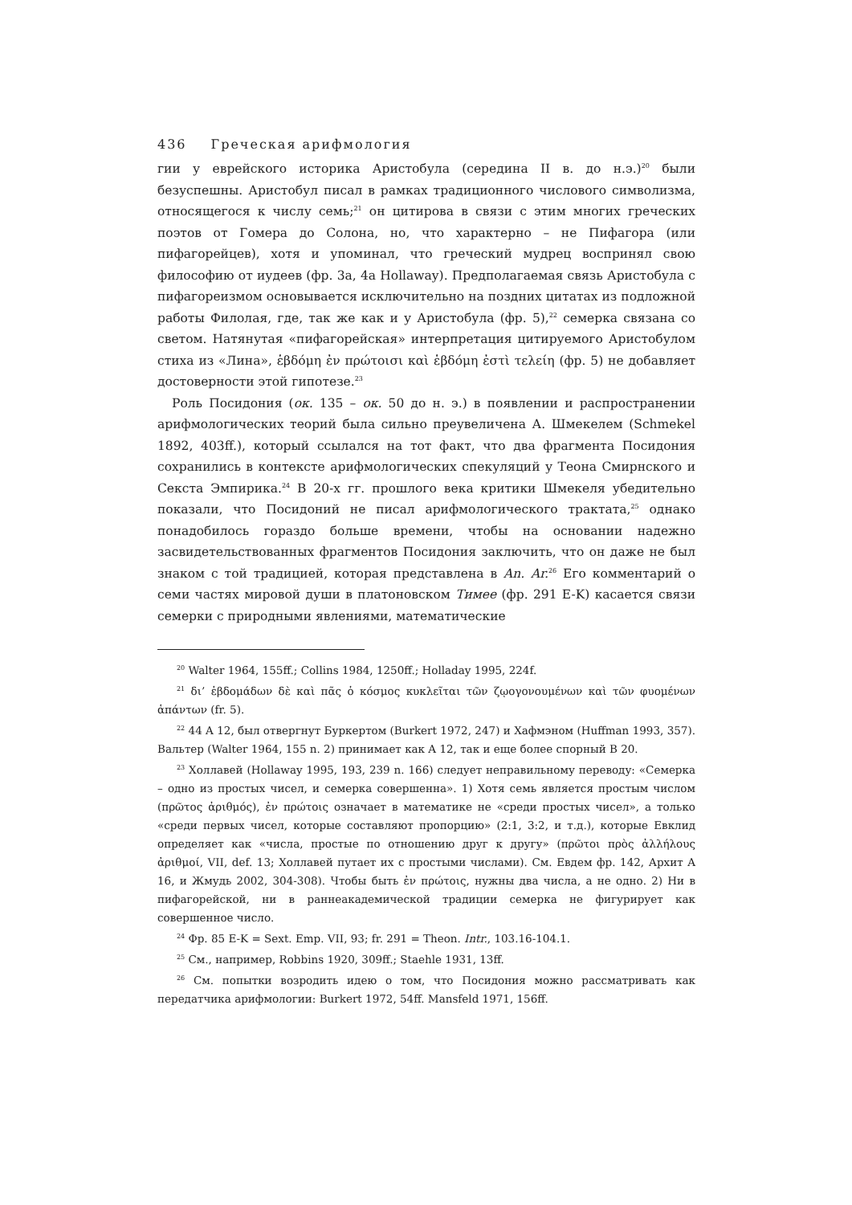436 Греческая арифмология
гии у еврейского историка Аристобула (середина II в. до н.э.)<sup>20</sup> были безуспешны. Аристобул писал в рамках традиционного числового символизма, относящегося к числу семь;<sup>21</sup> он цитирова в связи с этим многих греческих поэтов от Гомера до Солона, но, что характерно – не Пифагора (или пифагорейцев), хотя и упоминал, что греческий мудрец воспринял свою философию от иудеев (фр. 3а, 4а Hollaway). Предполагаемая связь Аристобула с пифагореизмом основывается исключительно на поздних цитатах из подложной работы Филолая, где, так же как и у Аристобула (фр. 5),<sup>22</sup> семерка связана со светом. Натянутая «пифагорейская» интерпретация цитируемого Аристобулом стиха из «Лина», ἑβδόμη ἐν πρώτοισι καὶ ἑβδόμη ἐστὶ τελείη (фр. 5) не добавляет достоверности этой гипотезе.<sup>23</sup>
Роль Посидония (ок. 135 – ок. 50 до н. э.) в появлении и распространении арифмологических теорий была сильно преувеличена А. Шмекелем (Schmekel 1892, 403ff.), который ссылался на тот факт, что два фрагмента Посидония сохранились в контексте арифмологических спекуляций у Теона Смирнского и Секста Эмпирика.<sup>24</sup> В 20-х гг. прошлого века критики Шмекеля убедительно показали, что Посидоний не писал арифмологического трактата,<sup>25</sup> однако понадобилось гораздо больше времени, чтобы на основании надежно засвидетельствованных фрагментов Посидония заключить, что он даже не был знаком с той традицией, которая представлена в An. Ar.<sup>26</sup> Его комментарий о семи частях мировой души в платоновском Тимее (фр. 291 E-K) касается связи семерки с природными явлениями, математические
<sup>20</sup> Walter 1964, 155ff.; Collins 1984, 1250ff.; Holladay 1995, 224f.
<sup>21</sup> δι’ ἑβδομάδων δὲ καὶ πᾶς ὁ κόσμος κυκλεῖται τῶν ζῳογονουμένων καὶ τῶν φυομένων ἁπάντων (fr. 5).
<sup>22</sup> 44 A 12, был отвергнут Буркертом (Burkert 1972, 247) и Хафмэном (Huffman 1993, 357). Вальтер (Walter 1964, 155 n. 2) принимает как A 12, так и еще более спорный B 20.
<sup>23</sup> Холлавей (Hollaway 1995, 193, 239 n. 166) следует неправильному переводу: «Семерка – одно из простых чисел, и семерка совершенна». 1) Хотя семь является простым числом (πρῶτος ἀριθμός), ἐν πρώτοις означает в математике не «среди простых чисел», а только «среди первых чисел, которые составляют пропорцию» (2:1, 3:2, и т.д.), которые Евклид определяет как «числа, простые по отношению друг к другу» (πρῶτοι πρὸς ἀλλήλους ἀριθμοί, VII, def. 13; Холлавей путает их с простыми числами). См. Евдем фр. 142, Архит A 16, и Жмудь 2002, 304-308). Чтобы быть ἐν πρώτοις, нужны два числа, а не одно. 2) Ни в пифагорейской, ни в раннеакадемической традиции семерка не фигурирует как совершенное число.
<sup>24</sup> Фр. 85 E-K = Sext. Emp. VII, 93; fr. 291 = Theon. Intr., 103.16-104.1.
<sup>25</sup> См., например, Robbins 1920, 309ff.; Staehle 1931, 13ff.
<sup>26</sup> См. попытки возродить идею о том, что Посидония можно рассматривать как передатчика арифмологии: Burkert 1972, 54ff. Mansfeld 1971, 156ff.